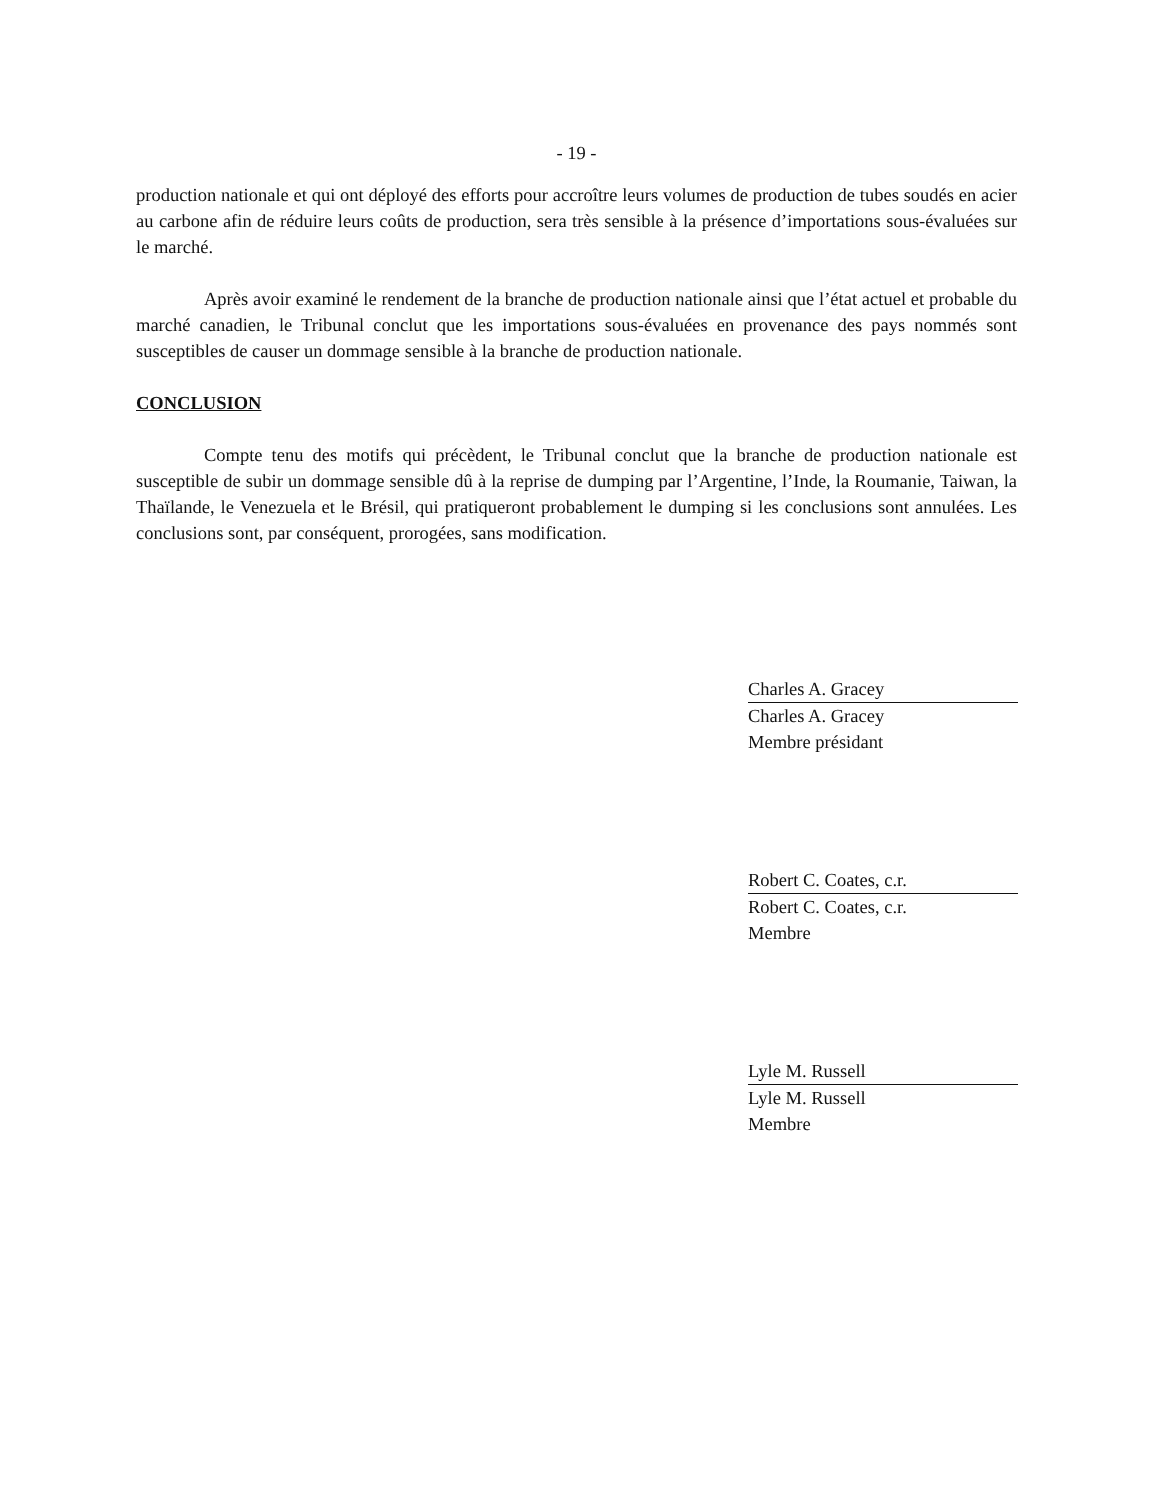- 19 -
production nationale et qui ont déployé des efforts pour accroître leurs volumes de production de tubes soudés en acier au carbone afin de réduire leurs coûts de production, sera très sensible à la présence d’importations sous-évaluées sur le marché.
Après avoir examiné le rendement de la branche de production nationale ainsi que l’état actuel et probable du marché canadien, le Tribunal conclut que les importations sous-évaluées en provenance des pays nommés sont susceptibles de causer un dommage sensible à la branche de production nationale.
CONCLUSION
Compte tenu des motifs qui précèdent, le Tribunal conclut que la branche de production nationale est susceptible de subir un dommage sensible dû à la reprise de dumping par l’Argentine, l’Inde, la Roumanie, Taiwan, la Thaïlande, le Venezuela et le Brésil, qui pratiqueront probablement le dumping si les conclusions sont annulées. Les conclusions sont, par conséquent, prorogées, sans modification.
Charles A. Gracey
Charles A. Gracey
Membre présidant
Robert C. Coates, c.r.
Robert C. Coates, c.r.
Membre
Lyle M. Russell
Lyle M. Russell
Membre